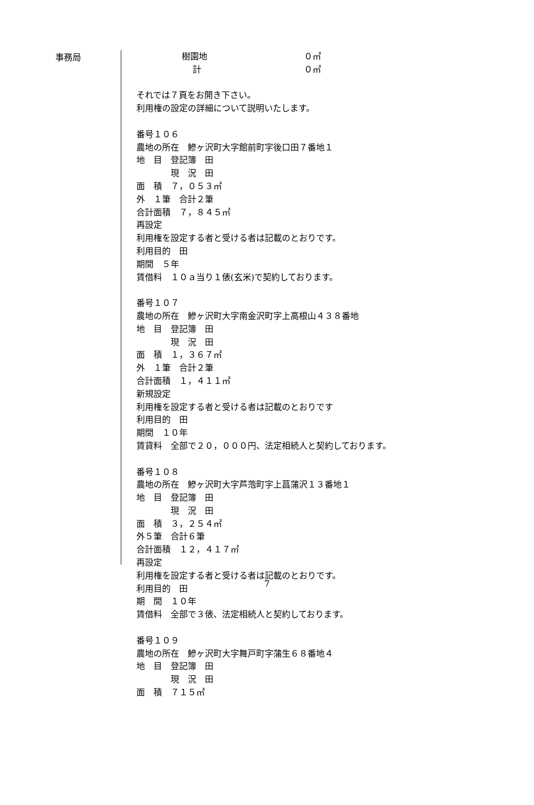事務局
樹園地 ０㎡
計 ０㎡
それでは７頁をお開き下さい。
利用権の設定の詳細について説明いたします。
番号１０６
農地の所在　鰺ヶ沢町大字館前町字後口田７番地１
地　目　登記簿　田
　　　　現　況　田
面　積　７，０５３㎡
外　１筆　合計２筆
合計面積　７，８４５㎡
再設定
利用権を設定する者と受ける者は記載のとおりです。
利用目的　田
期間　５年
賃借料　１０ａ当り１俵(玄米)で契約しております。
番号１０７
農地の所在　鰺ヶ沢町大字南金沢町字上高根山４３８番地
地　目　登記簿　田
　　　　現　況　田
面　積　１，３６７㎡
外　１筆　合計２筆
合計面積　１，４１１㎡
新規設定
利用権を設定する者と受ける者は記載のとおりです
利用目的　田
期間　１０年
賃貸料　全部で２０，０００円、法定相続人と契約しております。
番号１０８
農地の所在　鰺ヶ沢町大字芦萢町字上菖蒲沢１３番地１
地　目　登記簿　田
　　　　現　況　田
面　積　３，２５４㎡
外５筆　合計６筆
合計面積　１２，４１７㎡
再設定
利用権を設定する者と受ける者は記載のとおりです。
利用目的　田
期　間　１０年
賃借料　全部で３俵、法定相続人と契約しております。
番号１０９
農地の所在　鰺ヶ沢町大字舞戸町字蒲生６８番地４
地　目　登記簿　田
　　　　現　況　田
面　積　７１５㎡
7